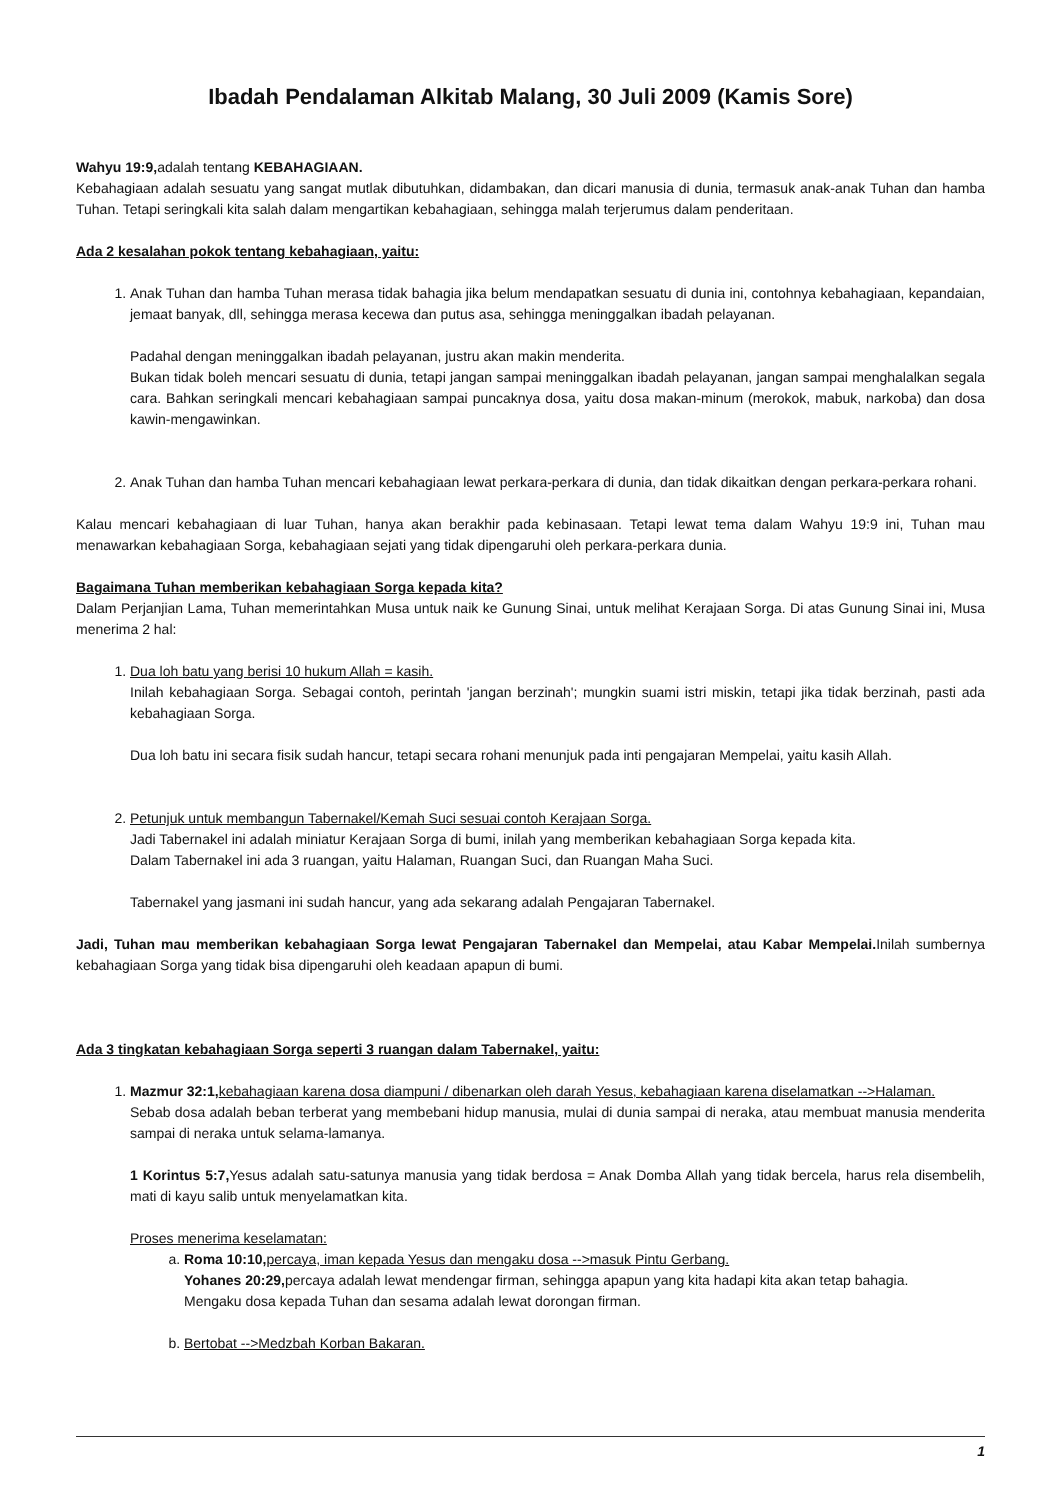Ibadah Pendalaman Alkitab Malang, 30 Juli 2009 (Kamis Sore)
Wahyu 19:9, adalah tentang KEBAHAGIAAN.
Kebahagiaan adalah sesuatu yang sangat mutlak dibutuhkan, didambakan, dan dicari manusia di dunia, termasuk anak-anak Tuhan dan hamba Tuhan. Tetapi seringkali kita salah dalam mengartikan kebahagiaan, sehingga malah terjerumus dalam penderitaan.
Ada 2 kesalahan pokok tentang kebahagiaan, yaitu:
1. Anak Tuhan dan hamba Tuhan merasa tidak bahagia jika belum mendapatkan sesuatu di dunia ini, contohnya kebahagiaan, kepandaian, jemaat banyak, dll, sehingga merasa kecewa dan putus asa, sehingga meninggalkan ibadah pelayanan.
Padahal dengan meninggalkan ibadah pelayanan, justru akan makin menderita.
Bukan tidak boleh mencari sesuatu di dunia, tetapi jangan sampai meninggalkan ibadah pelayanan, jangan sampai menghalalkan segala cara. Bahkan seringkali mencari kebahagiaan sampai puncaknya dosa, yaitu dosa makan-minum (merokok, mabuk, narkoba) dan dosa kawin-mengawinkan.
2. Anak Tuhan dan hamba Tuhan mencari kebahagiaan lewat perkara-perkara di dunia, dan tidak dikaitkan dengan perkara-perkara rohani.
Kalau mencari kebahagiaan di luar Tuhan, hanya akan berakhir pada kebinasaan. Tetapi lewat tema dalam Wahyu 19:9 ini, Tuhan mau menawarkan kebahagiaan Sorga, kebahagiaan sejati yang tidak dipengaruhi oleh perkara-perkara dunia.
Bagaimana Tuhan memberikan kebahagiaan Sorga kepada kita?
Dalam Perjanjian Lama, Tuhan memerintahkan Musa untuk naik ke Gunung Sinai, untuk melihat Kerajaan Sorga. Di atas Gunung Sinai ini, Musa menerima 2 hal:
1. Dua loh batu yang berisi 10 hukum Allah = kasih.
Inilah kebahagiaan Sorga. Sebagai contoh, perintah 'jangan berzinah'; mungkin suami istri miskin, tetapi jika tidak berzinah, pasti ada kebahagiaan Sorga.
Dua loh batu ini secara fisik sudah hancur, tetapi secara rohani menunjuk pada inti pengajaran Mempelai, yaitu kasih Allah.
2. Petunjuk untuk membangun Tabernakel/Kemah Suci sesuai contoh Kerajaan Sorga.
Jadi Tabernakel ini adalah miniatur Kerajaan Sorga di bumi, inilah yang memberikan kebahagiaan Sorga kepada kita.
Dalam Tabernakel ini ada 3 ruangan, yaitu Halaman, Ruangan Suci, dan Ruangan Maha Suci.
Tabernakel yang jasmani ini sudah hancur, yang ada sekarang adalah Pengajaran Tabernakel.
Jadi, Tuhan mau memberikan kebahagiaan Sorga lewat Pengajaran Tabernakel dan Mempelai, atau Kabar Mempelai. Inilah sumbernya kebahagiaan Sorga yang tidak bisa dipengaruhi oleh keadaan apapun di bumi.
Ada 3 tingkatan kebahagiaan Sorga seperti 3 ruangan dalam Tabernakel, yaitu:
1. Mazmur 32:1, kebahagiaan karena dosa diampuni / dibenarkan oleh darah Yesus, kebahagiaan karena diselamatkan -->Halaman.
Sebab dosa adalah beban terberat yang membebani hidup manusia, mulai di dunia sampai di neraka, atau membuat manusia menderita sampai di neraka untuk selama-lamanya.
1 Korintus 5:7, Yesus adalah satu-satunya manusia yang tidak berdosa = Anak Domba Allah yang tidak bercela, harus rela disembelih, mati di kayu salib untuk menyelamatkan kita.
Proses menerima keselamatan:
a. Roma 10:10, percaya, iman kepada Yesus dan mengaku dosa -->masuk Pintu Gerbang.
Yohanes 20:29, percaya adalah lewat mendengar firman, sehingga apapun yang kita hadapi kita akan tetap bahagia.
Mengaku dosa kepada Tuhan dan sesama adalah lewat dorongan firman.
b. Bertobat -->Medzbah Korban Bakaran.
1